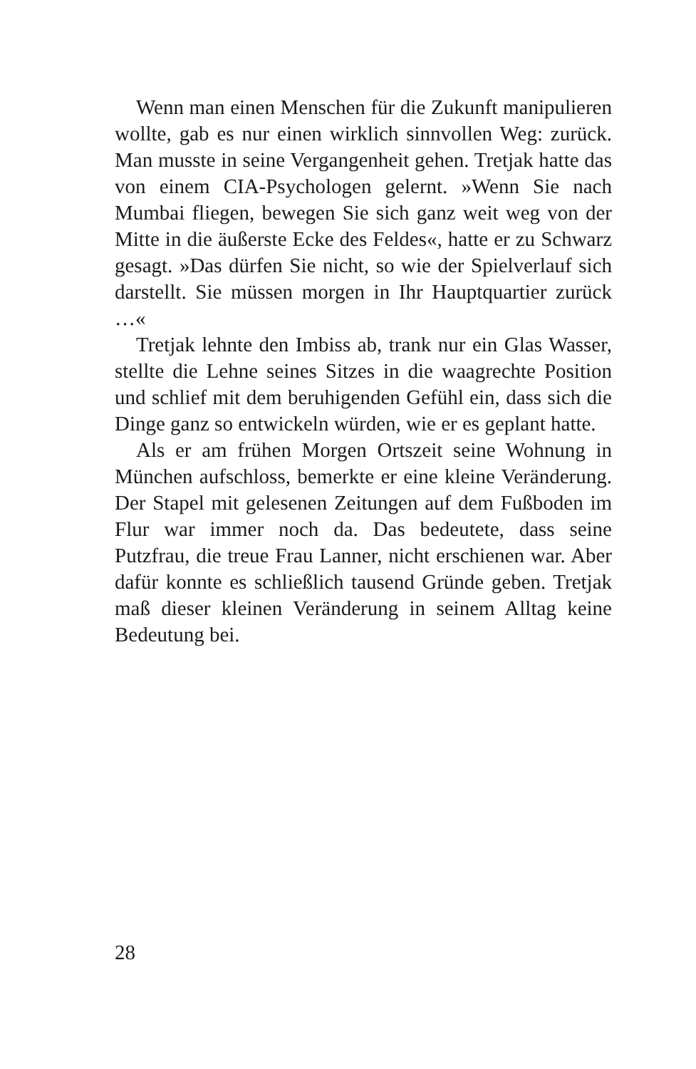Wenn man einen Menschen für die Zukunft manipulieren wollte, gab es nur einen wirklich sinnvollen Weg: zurück. Man musste in seine Vergangenheit gehen. Tretjak hatte das von einem CIA-Psychologen gelernt. »Wenn Sie nach Mumbai fliegen, bewegen Sie sich ganz weit weg von der Mitte in die äußerste Ecke des Feldes«, hatte er zu Schwarz gesagt. »Das dürfen Sie nicht, so wie der Spielverlauf sich darstellt. Sie müssen morgen in Ihr Hauptquartier zurück …«
Tretjak lehnte den Imbiss ab, trank nur ein Glas Wasser, stellte die Lehne seines Sitzes in die waagrechte Position und schlief mit dem beruhigenden Gefühl ein, dass sich die Dinge ganz so entwickeln würden, wie er es geplant hatte.
Als er am frühen Morgen Ortszeit seine Wohnung in München aufschloss, bemerkte er eine kleine Veränderung. Der Stapel mit gelesenen Zeitungen auf dem Fußboden im Flur war immer noch da. Das bedeutete, dass seine Putzfrau, die treue Frau Lanner, nicht erschienen war. Aber dafür konnte es schließlich tausend Gründe geben. Tretjak maß dieser kleinen Veränderung in seinem Alltag keine Bedeutung bei.
28